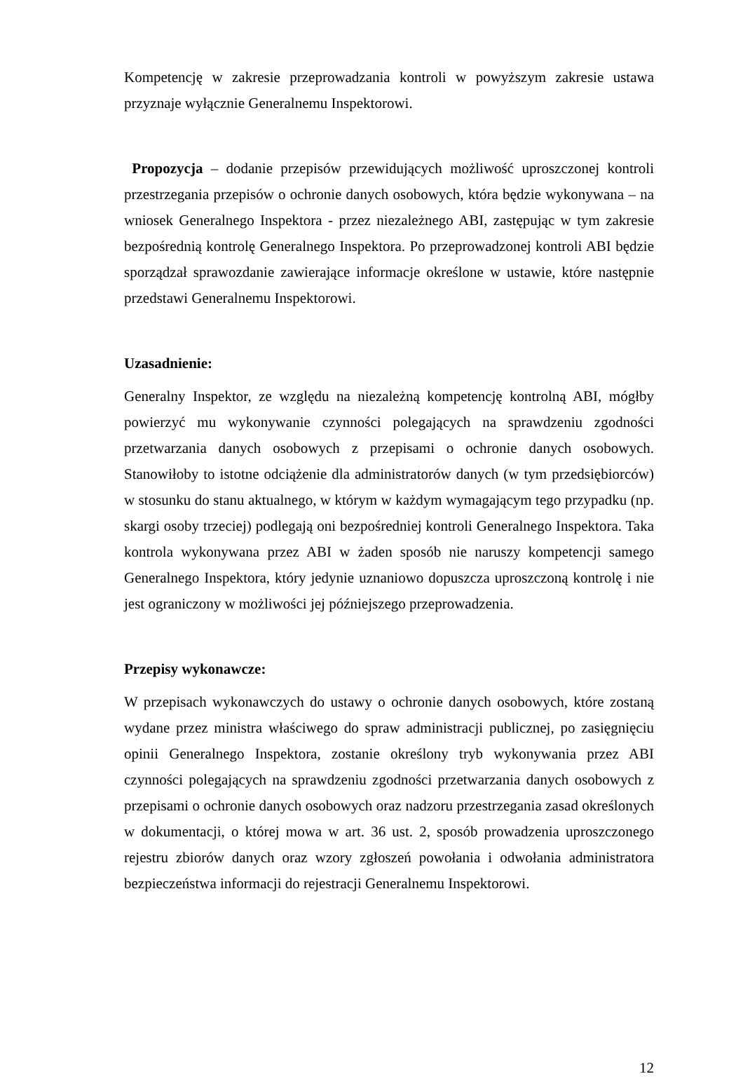Kompetencję w zakresie przeprowadzania kontroli w powyższym zakresie ustawa przyznaje wyłącznie Generalnemu Inspektorowi.
Propozycja – dodanie przepisów przewidujących możliwość uproszczonej kontroli przestrzegania przepisów o ochronie danych osobowych, która będzie wykonywana – na wniosek Generalnego Inspektora - przez niezależnego ABI, zastępując w tym zakresie bezpośrednią kontrolę Generalnego Inspektora. Po przeprowadzonej kontroli ABI będzie sporządzał sprawozdanie zawierające informacje określone w ustawie, które następnie przedstawi Generalnemu Inspektorowi.
Uzasadnienie:
Generalny Inspektor, ze względu na niezależną kompetencję kontrolną ABI, mógłby powierzyć mu wykonywanie czynności polegających na sprawdzeniu zgodności przetwarzania danych osobowych z przepisami o ochronie danych osobowych. Stanowiłoby to istotne odciążenie dla administratorów danych (w tym przedsiębiorców) w stosunku do stanu aktualnego, w którym w każdym wymagającym tego przypadku (np. skargi osoby trzeciej) podlegają oni bezpośredniej kontroli Generalnego Inspektora. Taka kontrola wykonywana przez ABI w żaden sposób nie naruszy kompetencji samego Generalnego Inspektora, który jedynie uznaniowo dopuszcza uproszczoną kontrolę i nie jest ograniczony w możliwości jej późniejszego przeprowadzenia.
Przepisy wykonawcze:
W przepisach wykonawczych do ustawy o ochronie danych osobowych, które zostaną wydane przez ministra właściwego do spraw administracji publicznej, po zasięgnięciu opinii Generalnego Inspektora, zostanie określony tryb wykonywania przez ABI czynności polegających na sprawdzeniu zgodności przetwarzania danych osobowych z przepisami o ochronie danych osobowych oraz nadzoru przestrzegania zasad określonych w dokumentacji, o której mowa w art. 36 ust. 2, sposób prowadzenia uproszczonego rejestru zbiorów danych oraz wzory zgłoszeń powołania i odwołania administratora bezpieczeństwa informacji do rejestracji Generalnemu Inspektorowi.
12